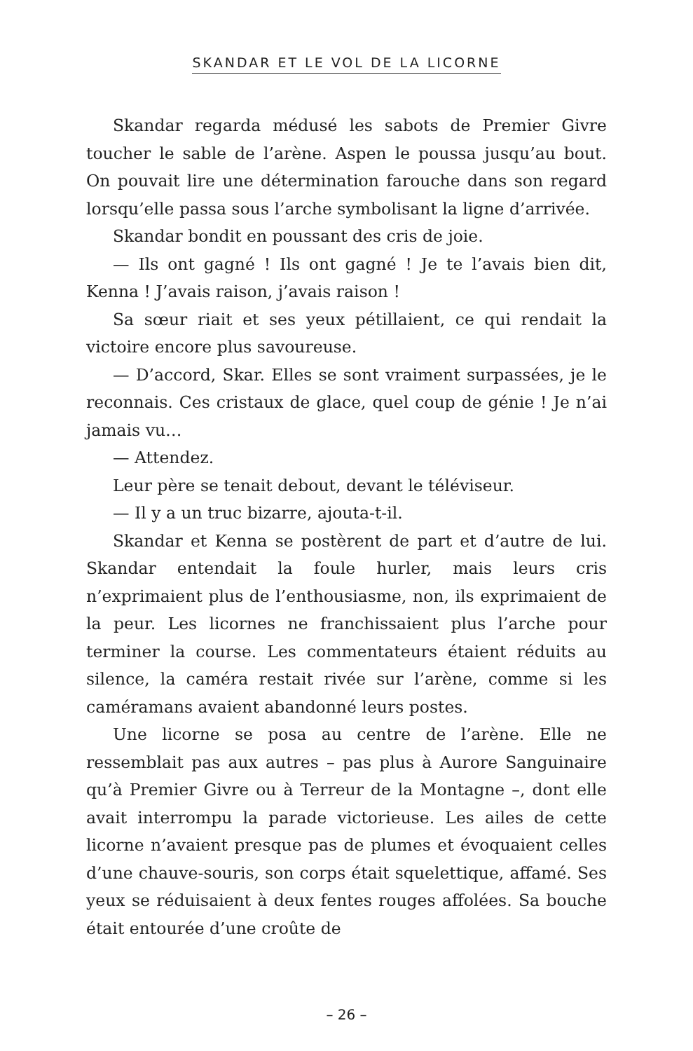SKANDAR ET LE VOL DE LA LICORNE
Skandar regarda médusé les sabots de Premier Givre toucher le sable de l’arène. Aspen le poussa jusqu’au bout. On pouvait lire une détermination farouche dans son regard lorsqu’elle passa sous l’arche symbolisant la ligne d’arrivée.
Skandar bondit en poussant des cris de joie.
— Ils ont gagné ! Ils ont gagné ! Je te l’avais bien dit, Kenna ! J’avais raison, j’avais raison !
Sa sœur riait et ses yeux pétillaient, ce qui rendait la victoire encore plus savoureuse.
— D’accord, Skar. Elles se sont vraiment surpassées, je le reconnais. Ces cristaux de glace, quel coup de génie ! Je n’ai jamais vu…
— Attendez.
Leur père se tenait debout, devant le téléviseur.
— Il y a un truc bizarre, ajouta-t-il.
Skandar et Kenna se postèrent de part et d’autre de lui. Skandar entendait la foule hurler, mais leurs cris n’exprimaient plus de l’enthousiasme, non, ils exprimaient de la peur. Les licornes ne franchissaient plus l’arche pour terminer la course. Les commentateurs étaient réduits au silence, la caméra restait rivée sur l’arène, comme si les caméramans avaient abandonné leurs postes.
Une licorne se posa au centre de l’arène. Elle ne ressemblait pas aux autres – pas plus à Aurore Sanguinaire qu’à Premier Givre ou à Terreur de la Montagne –, dont elle avait interrompu la parade victorieuse. Les ailes de cette licorne n’avaient presque pas de plumes et évoquaient celles d’une chauve-souris, son corps était squelettique, affamé. Ses yeux se réduisaient à deux fentes rouges affolées. Sa bouche était entourée d’une croûte de
– 26 –